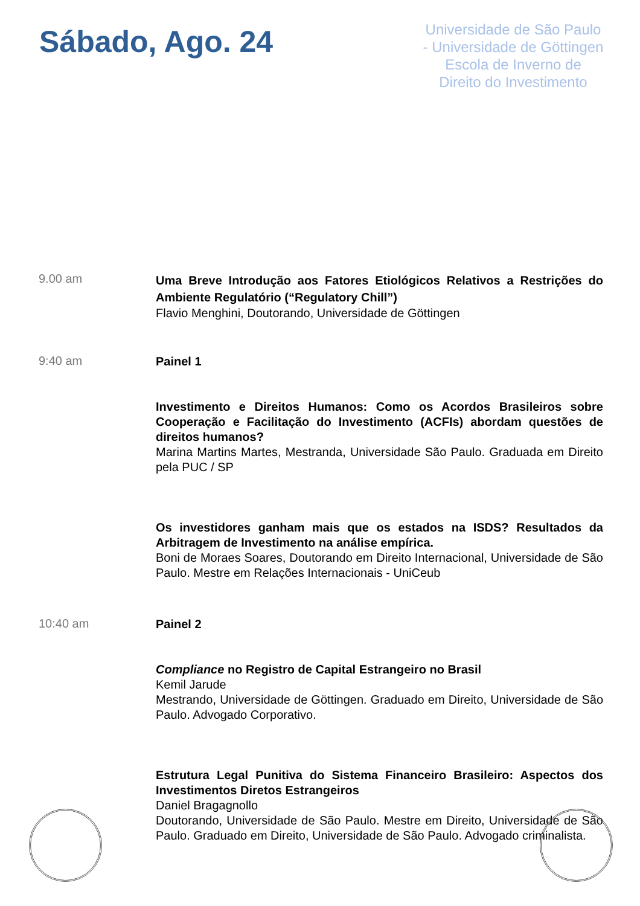Sábado, Ago. 24
Universidade de São Paulo - Universidade de Göttingen
Escola de Inverno de Direito do Investimento
9.00 am
Uma Breve Introdução aos Fatores Etiológicos Relativos a Restrições do Ambiente Regulatório (“Regulatory Chill”)
Flavio Menghini, Doutorando, Universidade de Göttingen
9:40 am
Painel 1
Investimento e Direitos Humanos: Como os Acordos Brasileiros sobre Cooperação e Facilitação do Investimento (ACFIs) abordam questões de direitos humanos?
Marina Martins Martes, Mestranda, Universidade São Paulo. Graduada em Direito pela PUC / SP
Os investidores ganham mais que os estados na ISDS? Resultados da Arbitragem de Investimento na análise empírica.
Boni de Moraes Soares, Doutorando em Direito Internacional, Universidade de São Paulo. Mestre em Relações Internacionais - UniCeub
10:40 am
Painel 2
Compliance no Registro de Capital Estrangeiro no Brasil
Kemil Jarude
Mestrando, Universidade de Göttingen. Graduado em Direito, Universidade de São Paulo. Advogado Corporativo.
Estrutura Legal Punitiva do Sistema Financeiro Brasileiro: Aspectos dos Investimentos Diretos Estrangeiros
Daniel Bragagnollo
Doutorando, Universidade de São Paulo. Mestre em Direito, Universidade de São Paulo. Graduado em Direito, Universidade de São Paulo. Advogado criminalista.